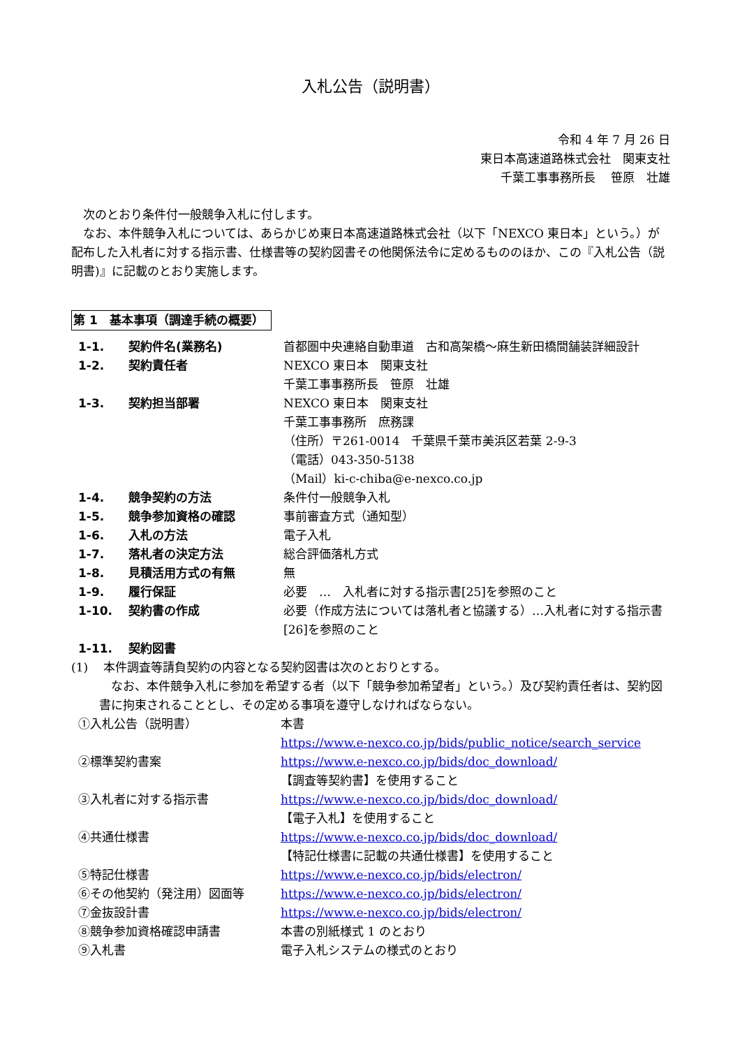入札公告（説明書）
令和 4 年 7 月 26 日
東日本高速道路株式会社　関東支社
千葉工事事務所長　 笹原　壮雄
次のとおり条件付一般競争入札に付します。
なお、本件競争入札については、あらかじめ東日本高速道路株式会社（以下「NEXCO 東日本」という。）が配布した入札者に対する指示書、仕様書等の契約図書その他関係法令に定めるもののほか、この『入札公告（説明書)』に記載のとおり実施します。
第 1　基本事項（調達手続の概要）
| 1-1. | 契約件名(業務名) | 首都圏中央連絡自動車道 古和高架橋～麻生新田橋間舗装詳細設計 |
| 1-2. | 契約責任者 | NEXCO 東日本 関東支社 千葉工事事務所長 笹原 壮雄 |
| 1-3. | 契約担当部署 | NEXCO 東日本 関東支社 千葉工事事務所 庶務課 （住所）〒261-0014 千葉県千葉市美浜区若葉 2-9-3 （電話）043-350-5138 （Mail）ki-c-chiba@e-nexco.co.jp |
| 1-4. | 競争契約の方法 | 条件付一般競争入札 |
| 1-5. | 競争参加資格の確認 | 事前審査方式（通知型） |
| 1-6. | 入札の方法 | 電子入札 |
| 1-7. | 落札者の決定方法 | 総合評価落札方式 |
| 1-8. | 見積活用方式の有無 | 無 |
| 1-9. | 履行保証 | 必要 … 入札者に対する指示書[25]を参照のこと |
| 1-10. | 契約書の作成 | 必要（作成方法については落札者と協議する）…入札者に対する指示書[26]を参照のこと |
| 1-11. | 契約図書 | |
(1)　 本件調査等請負契約の内容となる契約図書は次のとおりとする。
なお、本件競争入札に参加を希望する者（以下「競争参加希望者」という。）及び契約責任者は、契約図書に拘束されることとし、その定める事項を遵守しなければならない。
| ①入札公告（説明書） | 本書 https://www.e-nexco.co.jp/bids/public_notice/search_service |
| ②標準契約書案 | https://www.e-nexco.co.jp/bids/doc_download/ 【調査等契約書】を使用すること |
| ③入札者に対する指示書 | https://www.e-nexco.co.jp/bids/doc_download/ 【電子入札】を使用すること |
| ④共通仕様書 | https://www.e-nexco.co.jp/bids/doc_download/ 【特記仕様書に記載の共通仕様書】を使用すること |
| ⑤特記仕様書 | https://www.e-nexco.co.jp/bids/electron/ |
| ⑥その他契約（発注用）図面等 | https://www.e-nexco.co.jp/bids/electron/ |
| ⑦金抜設計書 | https://www.e-nexco.co.jp/bids/electron/ |
| ⑧競争参加資格確認申請書 | 本書の別紙様式 1 のとおり |
| ⑨入札書 | 電子入札システムの様式のとおり |